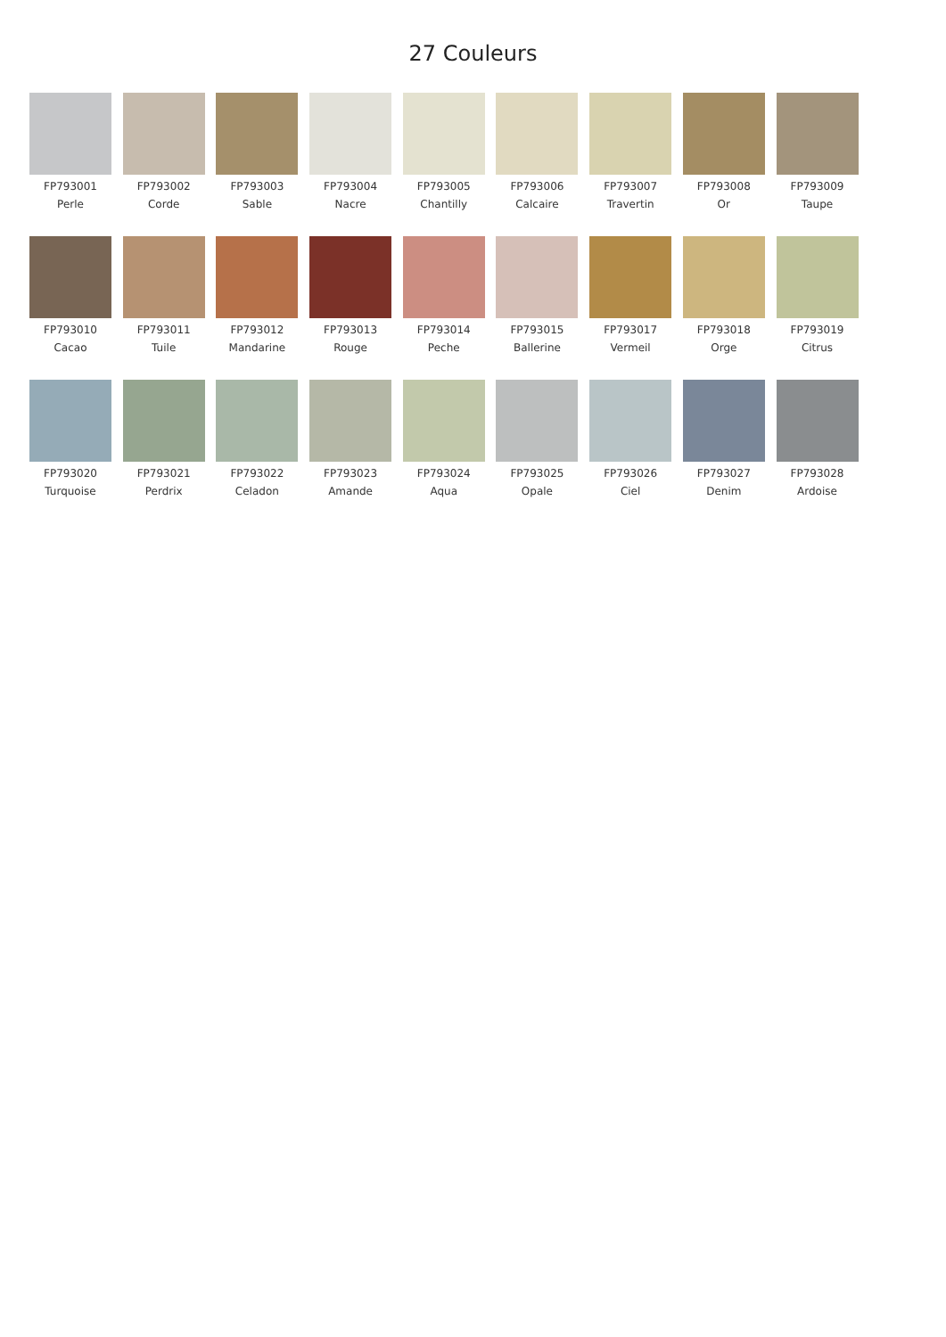27 Couleurs
FP793001
Perle
FP793002
Corde
FP793003
Sable
FP793004
Nacre
FP793005
Chantilly
FP793006
Calcaire
FP793007
Travertin
FP793008
Or
FP793009
Taupe
FP793010
Cacao
FP793011
Tuile
FP793012
Mandarine
FP793013
Rouge
FP793014
Peche
FP793015
Ballerine
FP793017
Vermeil
FP793018
Orge
FP793019
Citrus
FP793020
Turquoise
FP793021
Perdrix
FP793022
Celadon
FP793023
Amande
FP793024
Aqua
FP793025
Opale
FP793026
Ciel
FP793027
Denim
FP793028
Ardoise